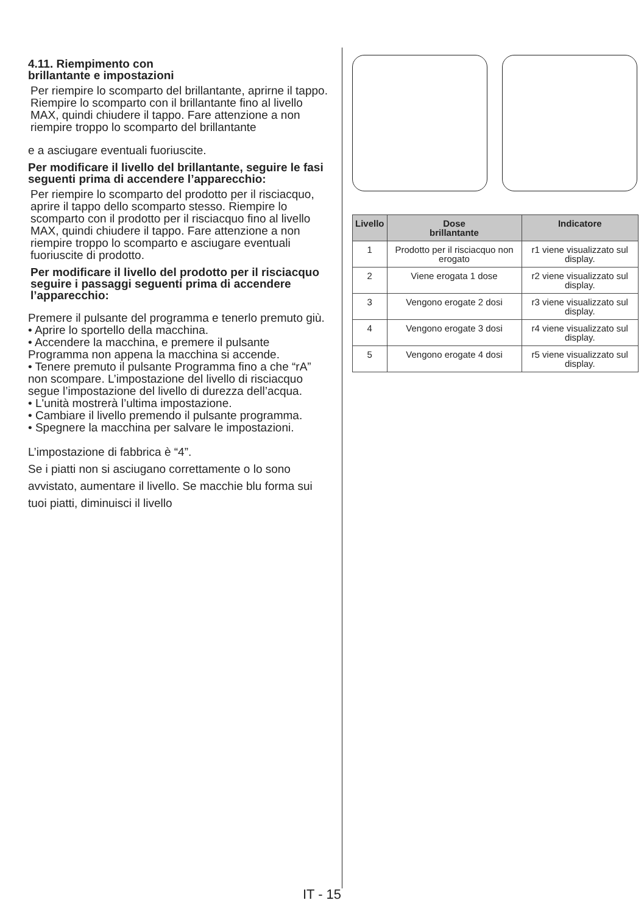4.11. Riempimento con
brillantante e impostazioni
Per riempire lo scomparto del brillantante, aprirne il tappo. Riempire lo scomparto con il brillantante fino al livello MAX, quindi chiudere il tappo. Fare attenzione a non riempire troppo lo scomparto del brillantante
e a asciugare eventuali fuoriuscite.
Per modificare il livello del brillantante, seguire le fasi seguenti prima di accendere l’apparecchio:
Per riempire lo scomparto del prodotto per il risciacquo, aprire il tappo dello scomparto stesso. Riempire lo scomparto con il prodotto per il risciacquo fino al livello MAX, quindi chiudere il tappo. Fare attenzione a non riempire troppo lo scomparto e asciugare eventuali fuoriuscite di prodotto.
Per modificare il livello del prodotto per il risciacquo seguire i passaggi seguenti prima di accendere l’apparecchio:
Premere il pulsante del programma e tenerlo premuto giù.
• Aprire lo sportello della macchina.
• Accendere la macchina, e premere il pulsante Programma non appena la macchina si accende.
• Tenere premuto il pulsante Programma fino a che “rA” non scompare. L’impostazione del livello di risciacquo segue l’impostazione del livello di durezza dell’acqua.
• L'unità mostrerà l’ultima impostazione.
• Cambiare il livello premendo il pulsante programma.
• Spegnere la macchina per salvare le impostazioni.
L’impostazione di fabbrica è “4”.
Se i piatti non si asciugano correttamente o lo sono avvistato, aumentare il livello. Se macchie blu forma sui tuoi piatti, diminuisci il livello
| Livello | Dose brillantante | Indicatore |
| --- | --- | --- |
| 1 | Prodotto per il risciacquo non erogato | r1 viene visualizzato sul display. |
| 2 | Viene erogata 1 dose | r2 viene visualizzato sul display. |
| 3 | Vengono erogate 2 dosi | r3 viene visualizzato sul display. |
| 4 | Vengono erogate 3 dosi | r4 viene visualizzato sul display. |
| 5 | Vengono erogate 4 dosi | r5 viene visualizzato sul display. |
IT - 15